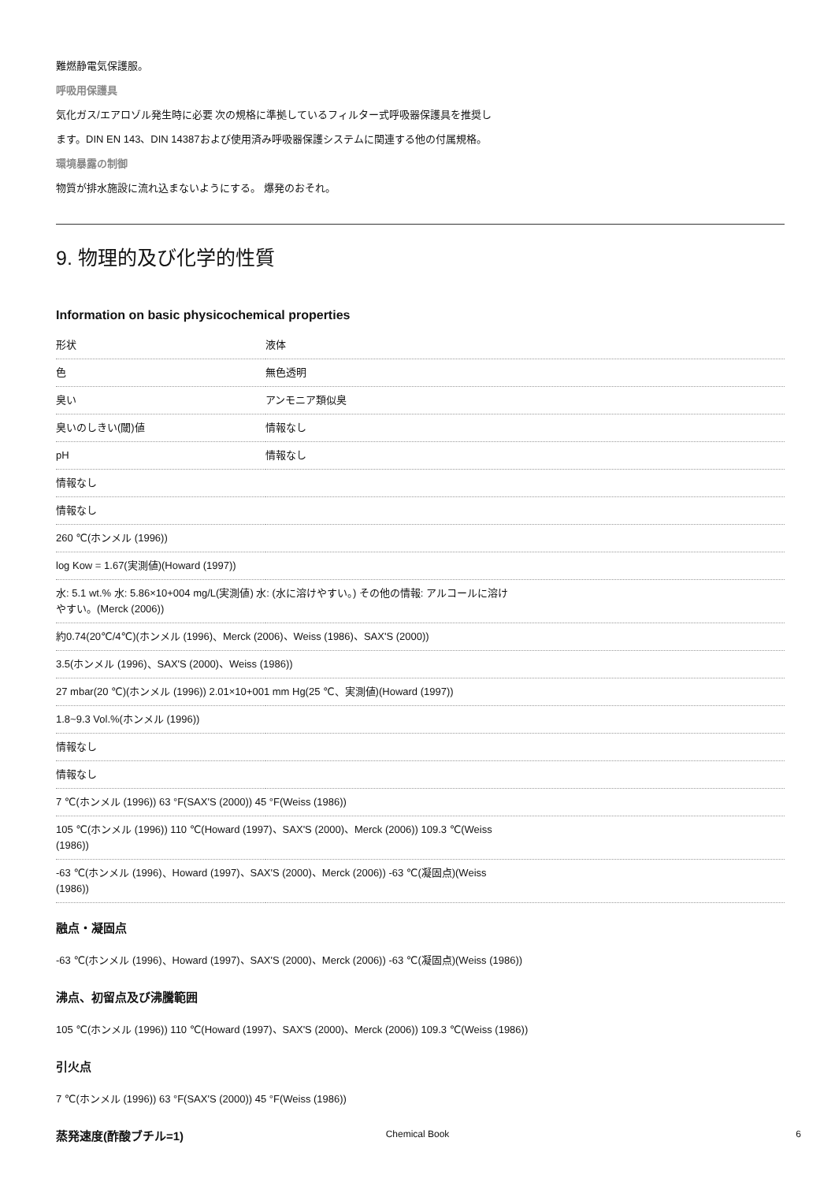難燃静電気保護服。
呼吸用保護具
気化ガス/エアロゾル発生時に必要 次の規格に準拠しているフィルター式呼吸器保護具を推奨し
ます。DIN EN 143、DIN 14387および使用済み呼吸器保護システムに関連する他の付属規格。
環境暴露の制御
物質が排水施設に流れ込まないようにする。 爆発のおそれ。
9. 物理的及び化学的性質
Information on basic physicochemical properties
| 形状 | 液体 |
| 色 | 無色透明 |
| 臭い | アンモニア類似臭 |
| 臭いのしきい(閾)値 | 情報なし |
| pH | 情報なし |
| 情報なし | |
| 情報なし | |
| 260 ℃(ホンメル (1996)) | |
| log Kow = 1.67(実測値)(Howard (1997)) | |
| 水: 5.1 wt.% 水: 5.86×10+004 mg/L(実測値) 水: (水に溶けやすい。) その他の情報: アルコールに溶け やすい。(Merck (2006)) | |
| 約0.74(20℃/4℃)(ホンメル (1996)、Merck (2006)、Weiss (1986)、SAX'S (2000)) | |
| 3.5(ホンメル (1996)、SAX'S (2000)、Weiss (1986)) | |
| 27 mbar(20 ℃)(ホンメル (1996)) 2.01×10+001 mm Hg(25 ℃、実測値)(Howard (1997)) | |
| 1.8~9.3 Vol.%(ホンメル (1996)) | |
| 情報なし | |
| 情報なし | |
| 7 ℃(ホンメル (1996)) 63 °F(SAX'S (2000)) 45 °F(Weiss (1986)) | |
| 105 ℃(ホンメル (1996)) 110 ℃(Howard (1997)、SAX'S (2000)、Merck (2006)) 109.3 ℃(Weiss (1986)) | |
| -63 ℃(ホンメル (1996)、Howard (1997)、SAX'S (2000)、Merck (2006)) -63 ℃(凝固点)(Weiss (1986)) | |
融点・凝固点
-63 ℃(ホンメル (1996)、Howard (1997)、SAX'S (2000)、Merck (2006)) -63 ℃(凝固点)(Weiss (1986))
沸点、初留点及び沸騰範囲
105 ℃(ホンメル (1996)) 110 ℃(Howard (1997)、SAX'S (2000)、Merck (2006)) 109.3 ℃(Weiss (1986))
引火点
7 ℃(ホンメル (1996)) 63 °F(SAX'S (2000)) 45 °F(Weiss (1986))
蒸発速度(酢酸ブチル=1)
Chemical Book 6